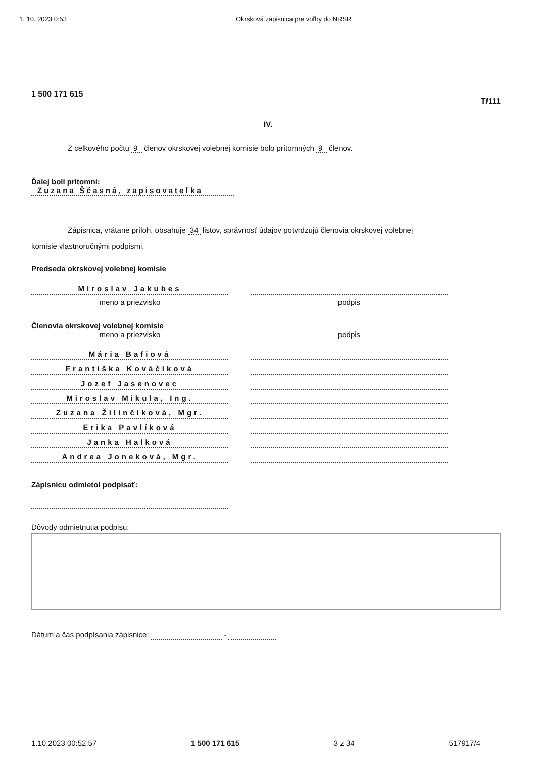1. 10. 2023 0:53 Okrsková zápisnica pre voľby do NRSR
1 500 171 615 T/111
IV.
Z celkového počtu 9 členov okrskovej volebnej komisie bolo prítomných 9 členov.
Ďalej boli prítomní:
Zuzana Ščasná, zapisovateľka
Zápisnica, vrátane príloh, obsahuje 34 listov, správnosť údajov potvrdzujú členovia okrskovej volebnej
komisie vlastnoručnými podpismi.
Predseda okrskovej volebnej komisie
Miroslav Jakubes
meno a priezvisko podpis
Členovia okrskovej volebnej komisie
meno a priezvisko podpis
Mária Bafiová
Františka Kováčiková
Jozef Jasenovec
Miroslav Mikula, Ing.
Zuzana Žilinčíková, Mgr.
Erika Pavlíková
Janka Halková
Andrea Joneková, Mgr.
Zápisnicu odmietol podpísať:
Dôvody odmietnutia podpisu:
Dátum a čas podpísania zápisnice: -
1.10.2023 00:52:57 1 500 171 615 3 z 34 517917/4